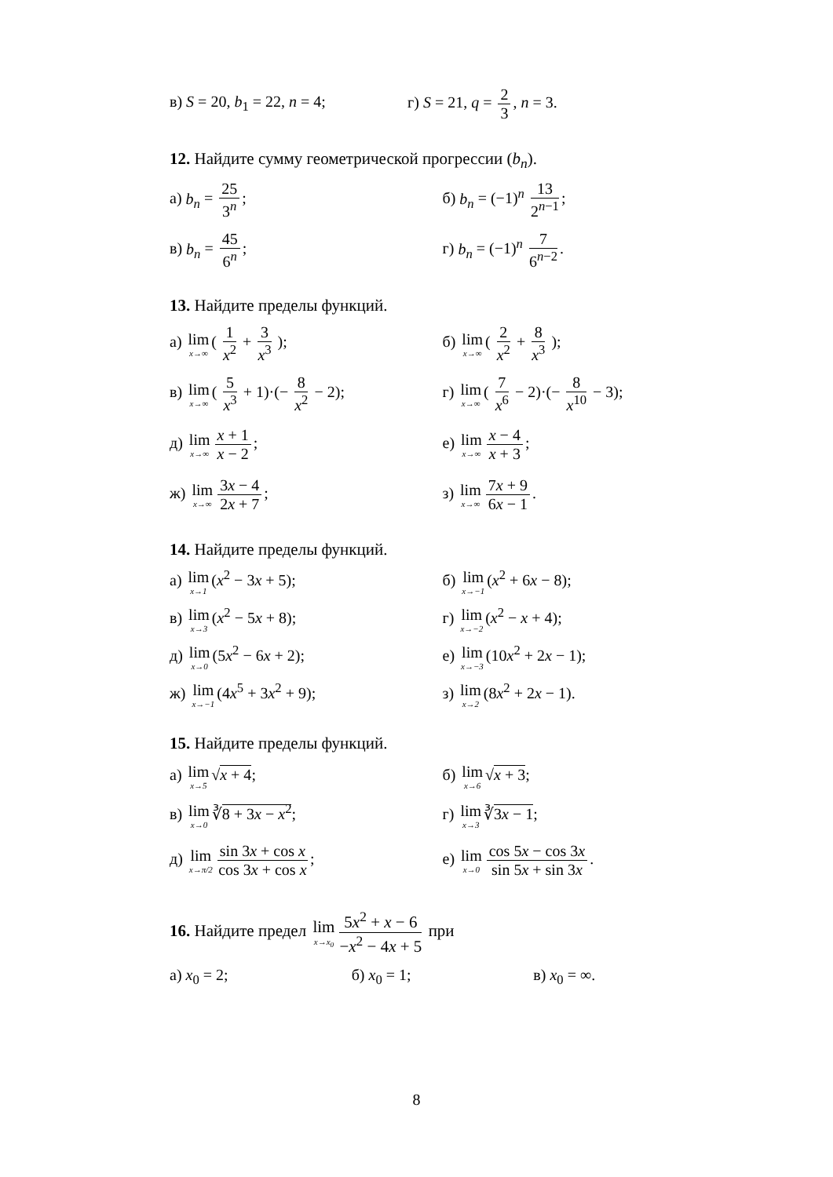в) S = 20, b<sub>1</sub> = 22, n = 4; г) S = 21, q = 2 3, n = 3.
12. Найдите сумму геометрической прогрессии (b<sub>n</sub>).
а) b<sub>n</sub> = 25 3<sup>n</sup>; б) b<sub>n</sub> = (−1)<sup>n</sup> 13 2<sup>n−1</sup>;
в) b<sub>n</sub> = 45 6<sup>n</sup>; г) b<sub>n</sub> = (−1)<sup>n</sup> 7 6<sup>n−2</sup>.
13. Найдите пределы функций.
а) lim x→∞ ( 1 x<sup>2</sup> + 3 x<sup>3</sup> ); б) lim x→∞ ( 2 x<sup>2</sup> + 8 x<sup>3</sup> );
в) lim x→∞ ( 5 x<sup>3</sup> + 1)·(− 8 x<sup>2</sup> − 2);
г) lim x→∞ ( 7 x<sup>6</sup> − 2)·(− 8 x<sup>10</sup> − 3);
д) lim x→∞ x + 1 x − 2; е) lim x→∞ x − 4 x + 3;
ж) lim x→∞ 3x − 4 2x + 7; з) lim x→∞ 7x + 9 6x − 1.
14. Найдите пределы функций.
а) lim x→1 (x<sup>2</sup> − 3x + 5); б) lim x→−1 (x<sup>2</sup> + 6x − 8);
в) lim x→3 (x<sup>2</sup> − 5x + 8); г) lim x→−2 (x<sup>2</sup> − x + 4);
д) lim x→0 (5x<sup>2</sup> − 6x + 2); е) lim x→−3 (10x<sup>2</sup> + 2x − 1);
ж) lim x→−1 (4x<sup>5</sup> + 3x<sup>2</sup> + 9); з) lim x→2 (8x<sup>2</sup> + 2x − 1).
15. Найдите пределы функций.
а) lim x→5 √x + 4; б) lim x→6 √x + 3;
в) lim x→0 ∛8 + 3x − x<sup>2</sup>; г) lim x→3 ∛3x − 1;
д) lim x→π/2 sin 3x + cos x cos 3x + cos x;
е) lim x→0 cos 5x − cos 3x sin 5x + sin 3x.
16. Найдите предел lim x→x<sub>0</sub> 5x<sup>2</sup> + x − 6 −x<sup>2</sup> − 4x + 5 при
а) x<sub>0</sub> = 2; б) x<sub>0</sub> = 1; в) x<sub>0</sub> = ∞.
8